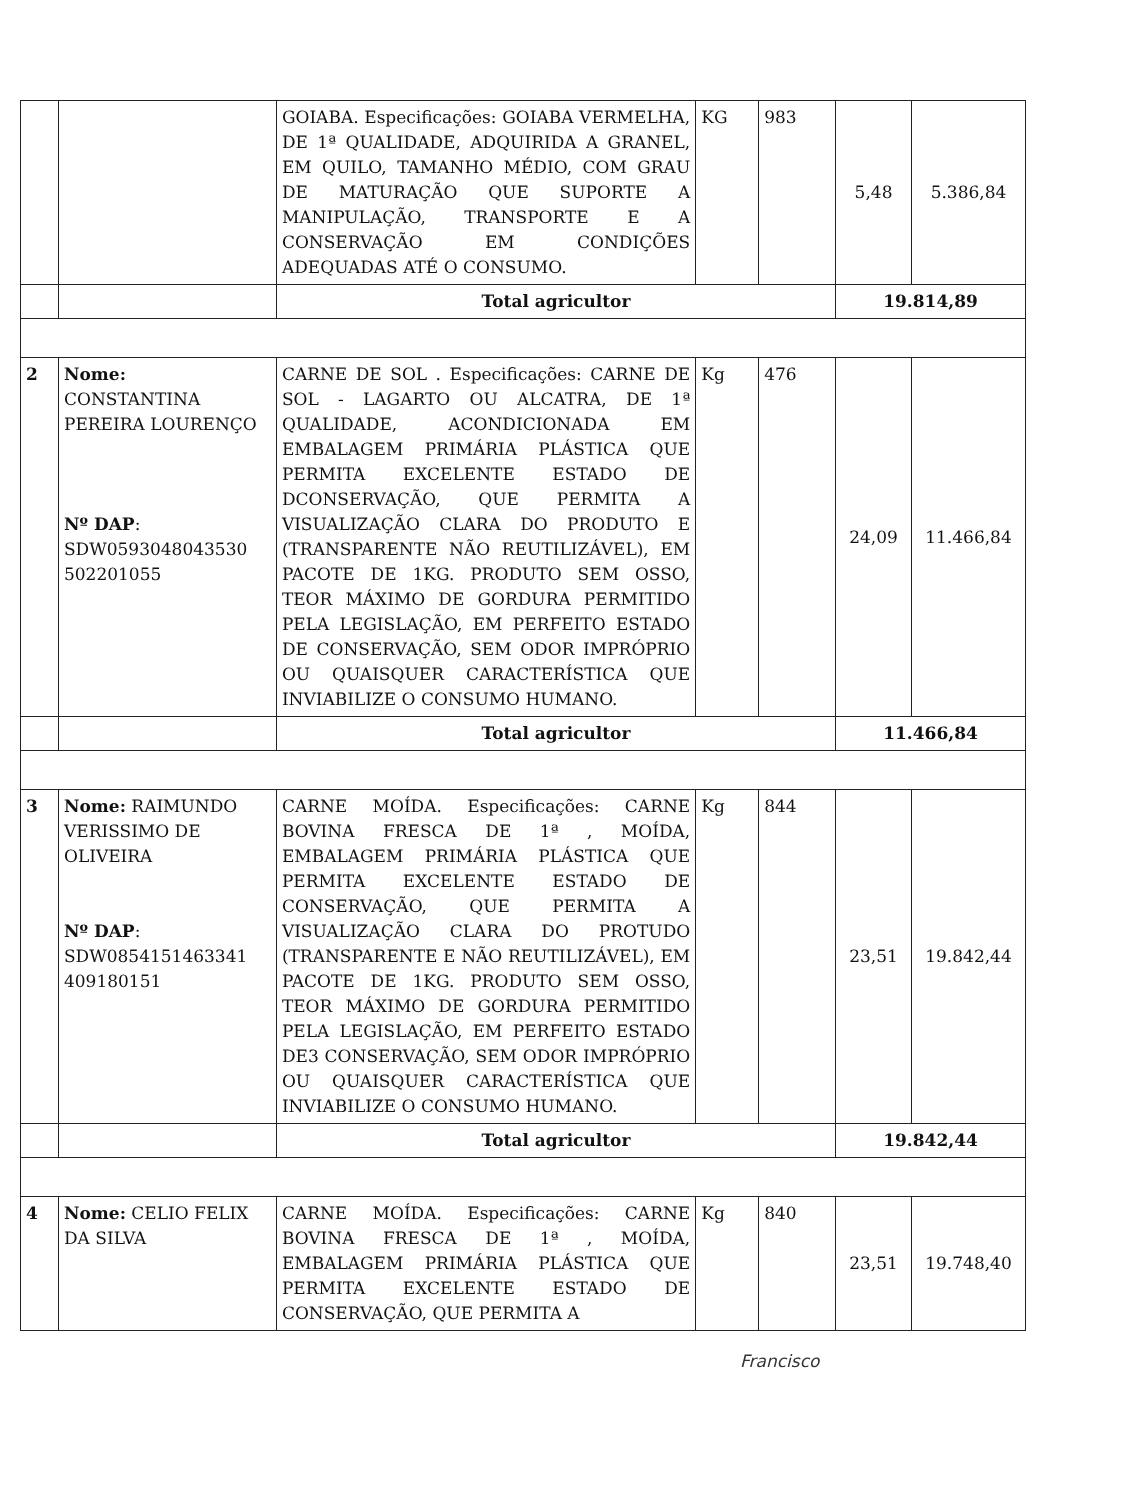| | | GOIABA. Especificações: GOIABA VERMELHA, DE 1ª QUALIDADE, ADQUIRIDA A GRANEL, EM QUILO, TAMANHO MÉDIO, COM GRAU DE MATURAÇÃO QUE SUPORTE A MANIPULAÇÃO, TRANSPORTE E A CONSERVAÇÃO EM CONDIÇÕES ADEQUADAS ATÉ O CONSUMO. | KG | 983 | 5,48 | 5.386,84 |
| | | Total agricultor | | | 19.814,89 | |
| 2 | Nome: CONSTANTINA PEREIRA LOURENÇO Nº DAP : SDW0593048043530 502201055 | CARNE DE SOL . Especificações: CARNE DE SOL - LAGARTO OU ALCATRA, DE 1ª QUALIDADE, ACONDICIONADA EM EMBALAGEM PRIMÁRIA PLÁSTICA QUE PERMITA EXCELENTE ESTADO DE DCONSERVAÇÃO, QUE PERMITA A VISUALIZAÇÃO CLARA DO PRODUTO E (TRANSPARENTE NÃO REUTILIZÁVEL), EM PACOTE DE 1KG. PRODUTO SEM OSSO, TEOR MÁXIMO DE GORDURA PERMITIDO PELA LEGISLAÇÃO, EM PERFEITO ESTADO DE CONSERVAÇÃO, SEM ODOR IMPRÓPRIO OU QUAISQUER CARACTERÍSTICA QUE INVIABILIZE O CONSUMO HUMANO. | Kg | 476 | 24,09 | 11.466,84 |
| | | Total agricultor | | | 11.466,84 | |
| 3 | Nome: RAIMUNDO VERISSIMO DE OLIVEIRA Nº DAP : SDW0854151463341 409180151 | CARNE MOÍDA. Especificações: CARNE BOVINA FRESCA DE 1ª , MOÍDA, EMBALAGEM PRIMÁRIA PLÁSTICA QUE PERMITA EXCELENTE ESTADO DE CONSERVAÇÃO, QUE PERMITA A VISUALIZAÇÃO CLARA DO PROTUDO (TRANSPARENTE E NÃO REUTILIZÁVEL), EM PACOTE DE 1KG. PRODUTO SEM OSSO, TEOR MÁXIMO DE GORDURA PERMITIDO PELA LEGISLAÇÃO, EM PERFEITO ESTADO DE3 CONSERVAÇÃO, SEM ODOR IMPRÓPRIO OU QUAISQUER CARACTERÍSTICA QUE INVIABILIZE O CONSUMO HUMANO. | Kg | 844 | 23,51 | 19.842,44 |
| | | Total agricultor | | | 19.842,44 | |
| 4 | Nome: CELIO FELIX DA SILVA | CARNE MOÍDA. Especificações: CARNE BOVINA FRESCA DE 1ª , MOÍDA, EMBALAGEM PRIMÁRIA PLÁSTICA QUE PERMITA EXCELENTE ESTADO DE CONSERVAÇÃO, QUE PERMITA A | Kg | 840 | 23,51 | 19.748,40 |
Francisco